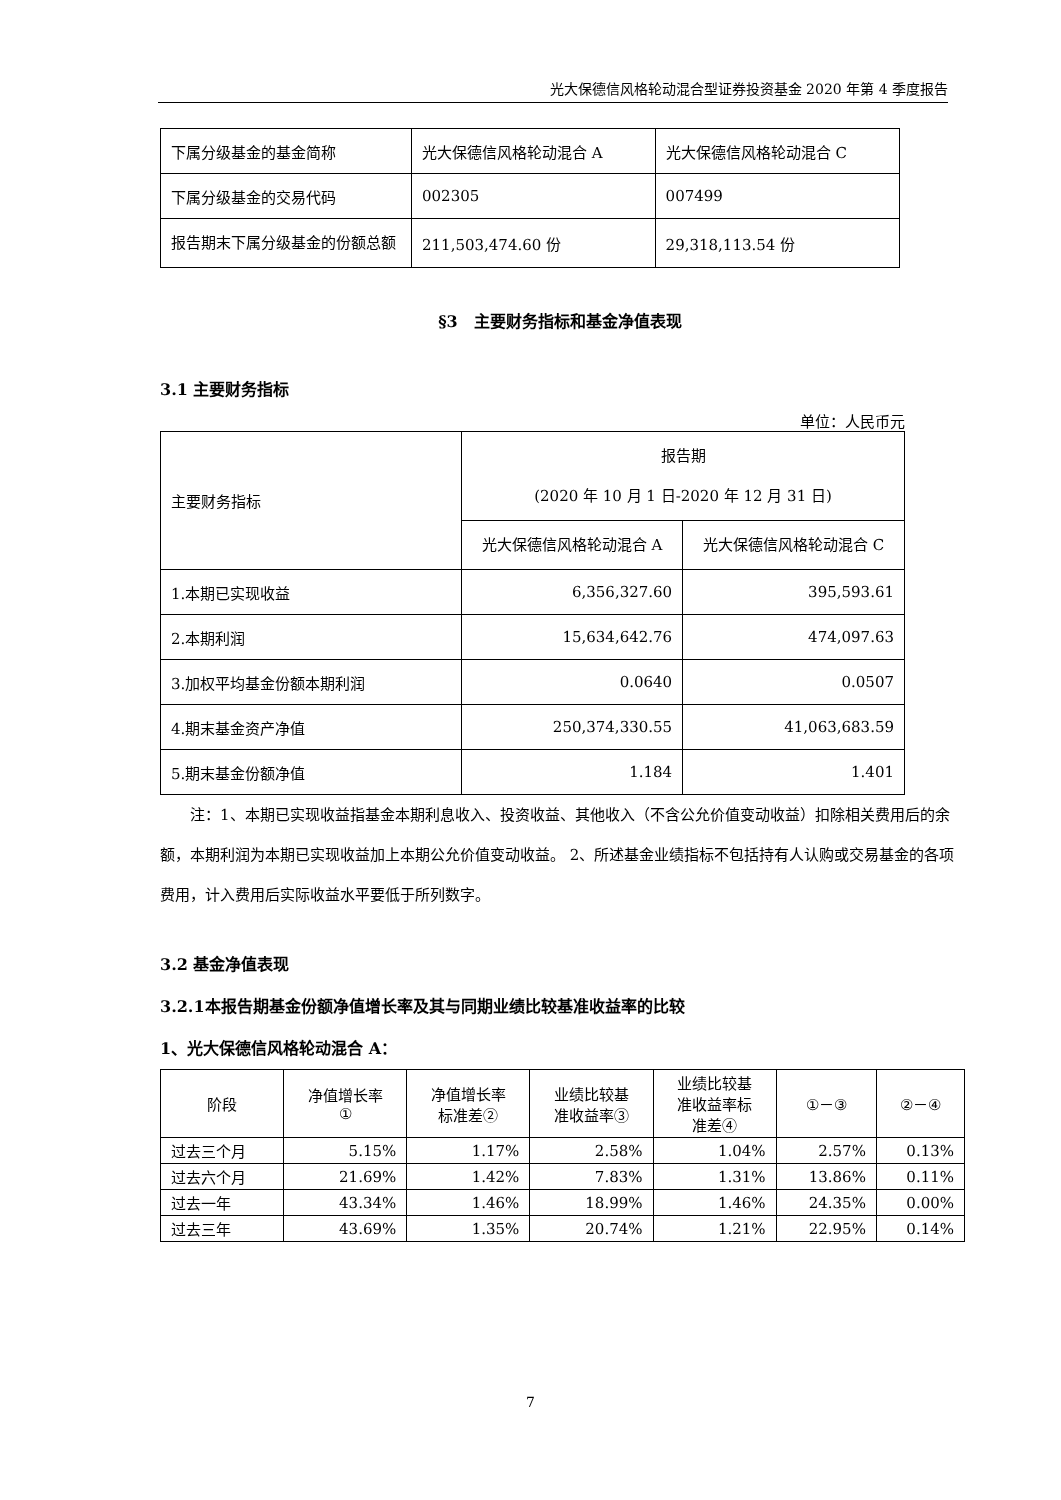光大保德信风格轮动混合型证券投资基金 2020 年第 4 季度报告
| 下属分级基金的基金简称 | 光大保德信风格轮动混合 A | 光大保德信风格轮动混合 C |
| 下属分级基金的交易代码 | 002305 | 007499 |
| 报告期末下属分级基金的份额总额 | 211,503,474.60 份 | 29,318,113.54 份 |
§3　主要财务指标和基金净值表现
3.1 主要财务指标
单位：人民币元
| 主要财务指标 | 报告期 (2020 年 10 月 1 日-2020 年 12 月 31 日) | |
| | 光大保德信风格轮动混合 A | 光大保德信风格轮动混合 C |
| 1.本期已实现收益 | 6,356,327.60 | 395,593.61 |
| 2.本期利润 | 15,634,642.76 | 474,097.63 |
| 3.加权平均基金份额本期利润 | 0.0640 | 0.0507 |
| 4.期末基金资产净值 | 250,374,330.55 | 41,063,683.59 |
| 5.期末基金份额净值 | 1.184 | 1.401 |
注：1、本期已实现收益指基金本期利息收入、投资收益、其他收入（不含公允价值变动收益）扣除相关费用后的余额，本期利润为本期已实现收益加上本期公允价值变动收益。 2、所述基金业绩指标不包括持有人认购或交易基金的各项费用，计入费用后实际收益水平要低于所列数字。
3.2 基金净值表现
3.2.1本报告期基金份额净值增长率及其与同期业绩比较基准收益率的比较
1、光大保德信风格轮动混合 A：
| 阶段 | 净值增长率 ① | 净值增长率 标准差② | 业绩比较基 准收益率③ | 业绩比较基 准收益率标 准差④ | ①－③ | ②－④ |
| --- | --- | --- | --- | --- | --- | --- |
| 过去三个月 | 5.15% | 1.17% | 2.58% | 1.04% | 2.57% | 0.13% |
| 过去六个月 | 21.69% | 1.42% | 7.83% | 1.31% | 13.86% | 0.11% |
| 过去一年 | 43.34% | 1.46% | 18.99% | 1.46% | 24.35% | 0.00% |
| 过去三年 | 43.69% | 1.35% | 20.74% | 1.21% | 22.95% | 0.14% |
7